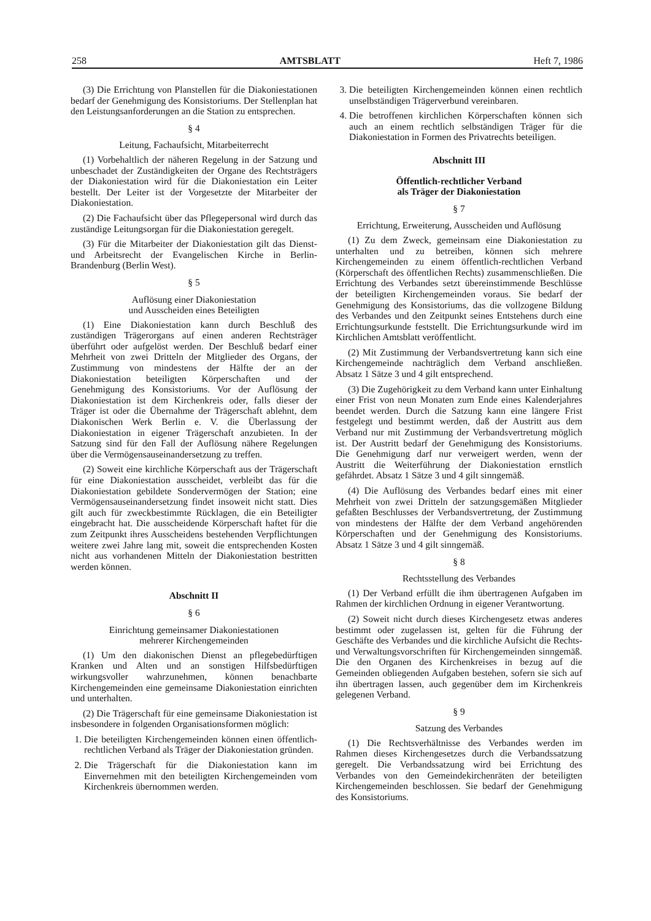258 AMTSBLATT Heft 7, 1986
(3) Die Errichtung von Planstellen für die Diakoniestationen bedarf der Genehmigung des Konsistoriums. Der Stellenplan hat den Leistungsanforderungen an die Station zu entsprechen.
§ 4
Leitung, Fachaufsicht, Mitarbeiterrecht
(1) Vorbehaltlich der näheren Regelung in der Satzung und unbeschadet der Zuständigkeiten der Organe des Rechtsträgers der Diakoniestation wird für die Diakoniestation ein Leiter bestellt. Der Leiter ist der Vorgesetzte der Mitarbeiter der Diakoniestation.
(2) Die Fachaufsicht über das Pflegepersonal wird durch das zuständige Leitungsorgan für die Diakoniestation geregelt.
(3) Für die Mitarbeiter der Diakoniestation gilt das Dienst- und Arbeitsrecht der Evangelischen Kirche in Berlin-Brandenburg (Berlin West).
§ 5
Auflösung einer Diakoniestation
und Ausscheiden eines Beteiligten
(1) Eine Diakoniestation kann durch Beschluß des zuständigen Trägerorgans auf einen anderen Rechtsträger überführt oder aufgelöst werden. Der Beschluß bedarf einer Mehrheit von zwei Dritteln der Mitglieder des Organs, der Zustimmung von mindestens der Hälfte der an der Diakoniestation beteiligten Körperschaften und der Genehmigung des Konsistoriums. Vor der Auflösung der Diakoniestation ist dem Kirchenkreis oder, falls dieser der Träger ist oder die Übernahme der Trägerschaft ablehnt, dem Diakonischen Werk Berlin e. V. die Überlassung der Diakoniestation in eigener Trägerschaft anzubieten. In der Satzung sind für den Fall der Auflösung nähere Regelungen über die Vermögensauseinandersetzung zu treffen.
(2) Soweit eine kirchliche Körperschaft aus der Trägerschaft für eine Diakoniestation ausscheidet, verbleibt das für die Diakoniestation gebildete Sondervermögen der Station; eine Vermögensauseinandersetzung findet insoweit nicht statt. Dies gilt auch für zweckbestimmte Rücklagen, die ein Beteiligter eingebracht hat. Die ausscheidende Körperschaft haftet für die zum Zeitpunkt ihres Ausscheidens bestehenden Verpflichtungen weitere zwei Jahre lang mit, soweit die entsprechenden Kosten nicht aus vorhandenen Mitteln der Diakoniestation bestritten werden können.
Abschnitt II
§ 6
Einrichtung gemeinsamer Diakoniestationen
mehrerer Kirchengemeinden
(1) Um den diakonischen Dienst an pflegebedürftigen Kranken und Alten und an sonstigen Hilfsbedürftigen wirkungsvoller wahrzunehmen, können benachbarte Kirchengemeinden eine gemeinsame Diakoniestation einrichten und unterhalten.
(2) Die Trägerschaft für eine gemeinsame Diakoniestation ist insbesondere in folgenden Organisationsformen möglich:
1. Die beteiligten Kirchengemeinden können einen öffentlich-rechtlichen Verband als Träger der Diakoniestation gründen.
2. Die Trägerschaft für die Diakoniestation kann im Einvernehmen mit den beteiligten Kirchengemeinden vom Kirchenkreis übernommen werden.
3. Die beteiligten Kirchengemeinden können einen rechtlich unselbständigen Trägerverbund vereinbaren.
4. Die betroffenen kirchlichen Körperschaften können sich auch an einem rechtlich selbständigen Träger für die Diakoniestation in Formen des Privatrechts beteiligen.
Abschnitt III
Öffentlich-rechtlicher Verband
als Träger der Diakoniestation
§ 7
Errichtung, Erweiterung, Ausscheiden und Auflösung
(1) Zu dem Zweck, gemeinsam eine Diakoniestation zu unterhalten und zu betreiben, können sich mehrere Kirchengemeinden zu einem öffentlich-rechtlichen Verband (Körperschaft des öffentlichen Rechts) zusammenschließen. Die Errichtung des Verbandes setzt übereinstimmende Beschlüsse der beteiligten Kirchengemeinden voraus. Sie bedarf der Genehmigung des Konsistoriums, das die vollzogene Bildung des Verbandes und den Zeitpunkt seines Entstehens durch eine Errichtungsurkunde feststellt. Die Errichtungsurkunde wird im Kirchlichen Amtsblatt veröffentlicht.
(2) Mit Zustimmung der Verbandsvertretung kann sich eine Kirchengemeinde nachträglich dem Verband anschließen. Absatz 1 Sätze 3 und 4 gilt entsprechend.
(3) Die Zugehörigkeit zu dem Verband kann unter Einhaltung einer Frist von neun Monaten zum Ende eines Kalenderjahres beendet werden. Durch die Satzung kann eine längere Frist festgelegt und bestimmt werden, daß der Austritt aus dem Verband nur mit Zustimmung der Verbandsvertretung möglich ist. Der Austritt bedarf der Genehmigung des Konsistoriums. Die Genehmigung darf nur verweigert werden, wenn der Austritt die Weiterführung der Diakoniestation ernstlich gefährdet. Absatz 1 Sätze 3 und 4 gilt sinngemäß.
(4) Die Auflösung des Verbandes bedarf eines mit einer Mehrheit von zwei Dritteln der satzungsgemäßen Mitglieder gefaßten Beschlusses der Verbandsvertretung, der Zustimmung von mindestens der Hälfte der dem Verband angehörenden Körperschaften und der Genehmigung des Konsistoriums. Absatz 1 Sätze 3 und 4 gilt sinngemäß.
§ 8
Rechtsstellung des Verbandes
(1) Der Verband erfüllt die ihm übertragenen Aufgaben im Rahmen der kirchlichen Ordnung in eigener Verantwortung.
(2) Soweit nicht durch dieses Kirchengesetz etwas anderes bestimmt oder zugelassen ist, gelten für die Führung der Geschäfte des Verbandes und die kirchliche Aufsicht die Rechts- und Verwaltungsvorschriften für Kirchengemeinden sinngemäß. Die den Organen des Kirchenkreises in bezug auf die Gemeinden obliegenden Aufgaben bestehen, sofern sie sich auf ihn übertragen lassen, auch gegenüber dem im Kirchenkreis gelegenen Verband.
§ 9
Satzung des Verbandes
(1) Die Rechtsverhältnisse des Verbandes werden im Rahmen dieses Kirchengesetzes durch die Verbandssatzung geregelt. Die Verbandssatzung wird bei Errichtung des Verbandes von den Gemeindekirchenräten der beteiligten Kirchengemeinden beschlossen. Sie bedarf der Genehmigung des Konsistoriums.